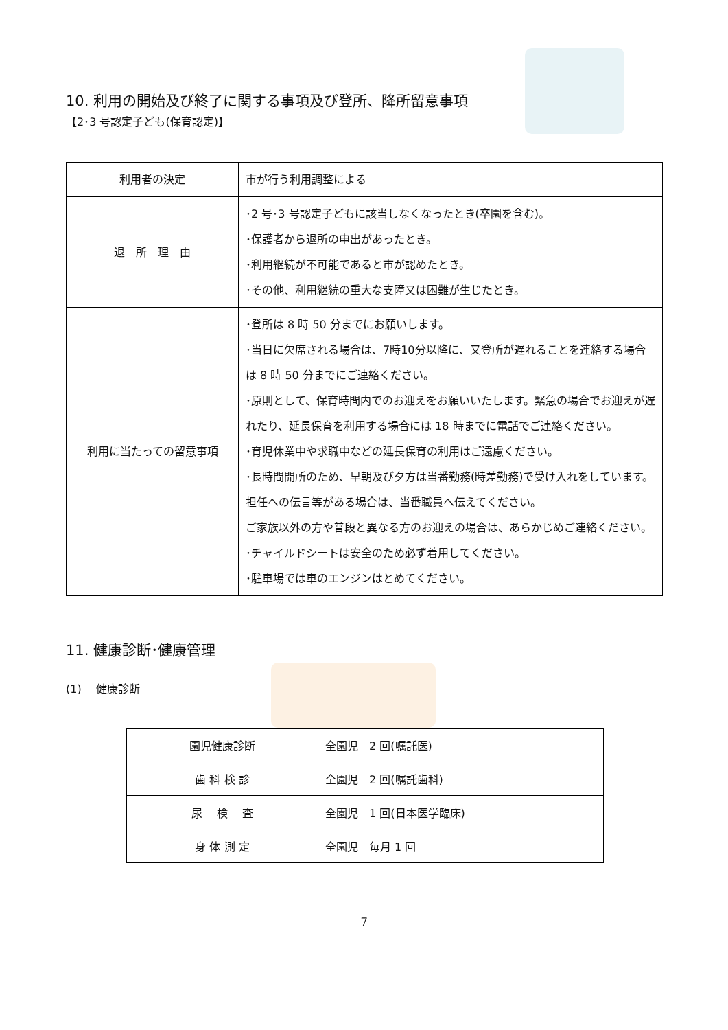10. 利用の開始及び終了に関する事項及び登所、降所留意事項
【2･3 号認定子ども(保育認定)】
| 利用者の決定 | 市が行う利用調整による |
| 退 所 理 由 | ･2 号･3 号認定子どもに該当しなくなったとき(卒園を含む)。 ･保護者から退所の申出があったとき。 ･利用継続が不可能であると市が認めたとき。 ･その他、利用継続の重大な支障又は困難が生じたとき。 |
| 利用に当たっての留意事項 | ･登所は 8 時 50 分までにお願いします。 ･当日に欠席される場合は、7時10分以降に、又登所が遅れることを連絡する場合は 8 時 50 分までにご連絡ください。 ･原則として、保育時間内でのお迎えをお願いいたします。緊急の場合でお迎えが遅れたり、延長保育を利用する場合には 18 時までに電話でご連絡ください。 ･育児休業中や求職中などの延長保育の利用はご遠慮ください。 ･長時間開所のため、早朝及び夕方は当番勤務(時差勤務)で受け入れをしています。担任への伝言等がある場合は、当番職員へ伝えてください。 ご家族以外の方や普段と異なる方のお迎えの場合は、あらかじめご連絡ください。 ･チャイルドシートは安全のため必ず着用してください。 ･駐車場では車のエンジンはとめてください。 |
11. 健康診断･健康管理
(1)　 健康診断
| 園児健康診断 | 全園児 2 回(嘱託医) |
| 歯 科 検 診 | 全園児 2 回(嘱託歯科) |
| 尿 検 査 | 全園児 1 回(日本医学臨床) |
| 身 体 測 定 | 全園児 毎月 1 回 |
7